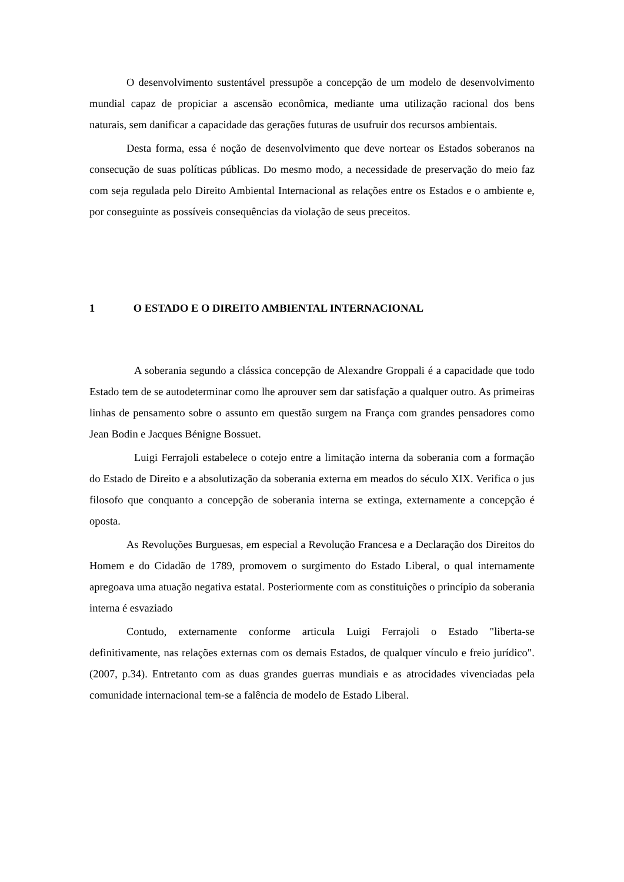O desenvolvimento sustentável pressupõe a concepção de um modelo de desenvolvimento mundial capaz de propiciar a ascensão econômica, mediante uma utilização racional dos bens naturais, sem danificar a capacidade das gerações futuras de usufruir dos recursos ambientais.
Desta forma, essa é noção de desenvolvimento que deve nortear os Estados soberanos na consecução de suas políticas públicas. Do mesmo modo, a necessidade de preservação do meio faz com seja regulada pelo Direito Ambiental Internacional as relações entre os Estados e o ambiente e, por conseguinte as possíveis consequências da violação de seus preceitos.
1 O ESTADO E O DIREITO AMBIENTAL INTERNACIONAL
A soberania segundo a clássica concepção de Alexandre Groppali é a capacidade que todo Estado tem de se autodeterminar como lhe aprouver sem dar satisfação a qualquer outro. As primeiras linhas de pensamento sobre o assunto em questão surgem na França com grandes pensadores como Jean Bodin e Jacques Bénigne Bossuet.
Luigi Ferrajoli estabelece o cotejo entre a limitação interna da soberania com a formação do Estado de Direito e a absolutização da soberania externa em meados do século XIX. Verifica o jus filosofo que conquanto a concepção de soberania interna se extinga, externamente a concepção é oposta.
As Revoluções Burguesas, em especial a Revolução Francesa e a Declaração dos Direitos do Homem e do Cidadão de 1789, promovem o surgimento do Estado Liberal, o qual internamente apregoava uma atuação negativa estatal. Posteriormente com as constituições o princípio da soberania interna é esvaziado
Contudo, externamente conforme articula Luigi Ferrajoli o Estado "liberta-se definitivamente, nas relações externas com os demais Estados, de qualquer vínculo e freio jurídico". (2007, p.34). Entretanto com as duas grandes guerras mundiais e as atrocidades vivenciadas pela comunidade internacional tem-se a falência de modelo de Estado Liberal.